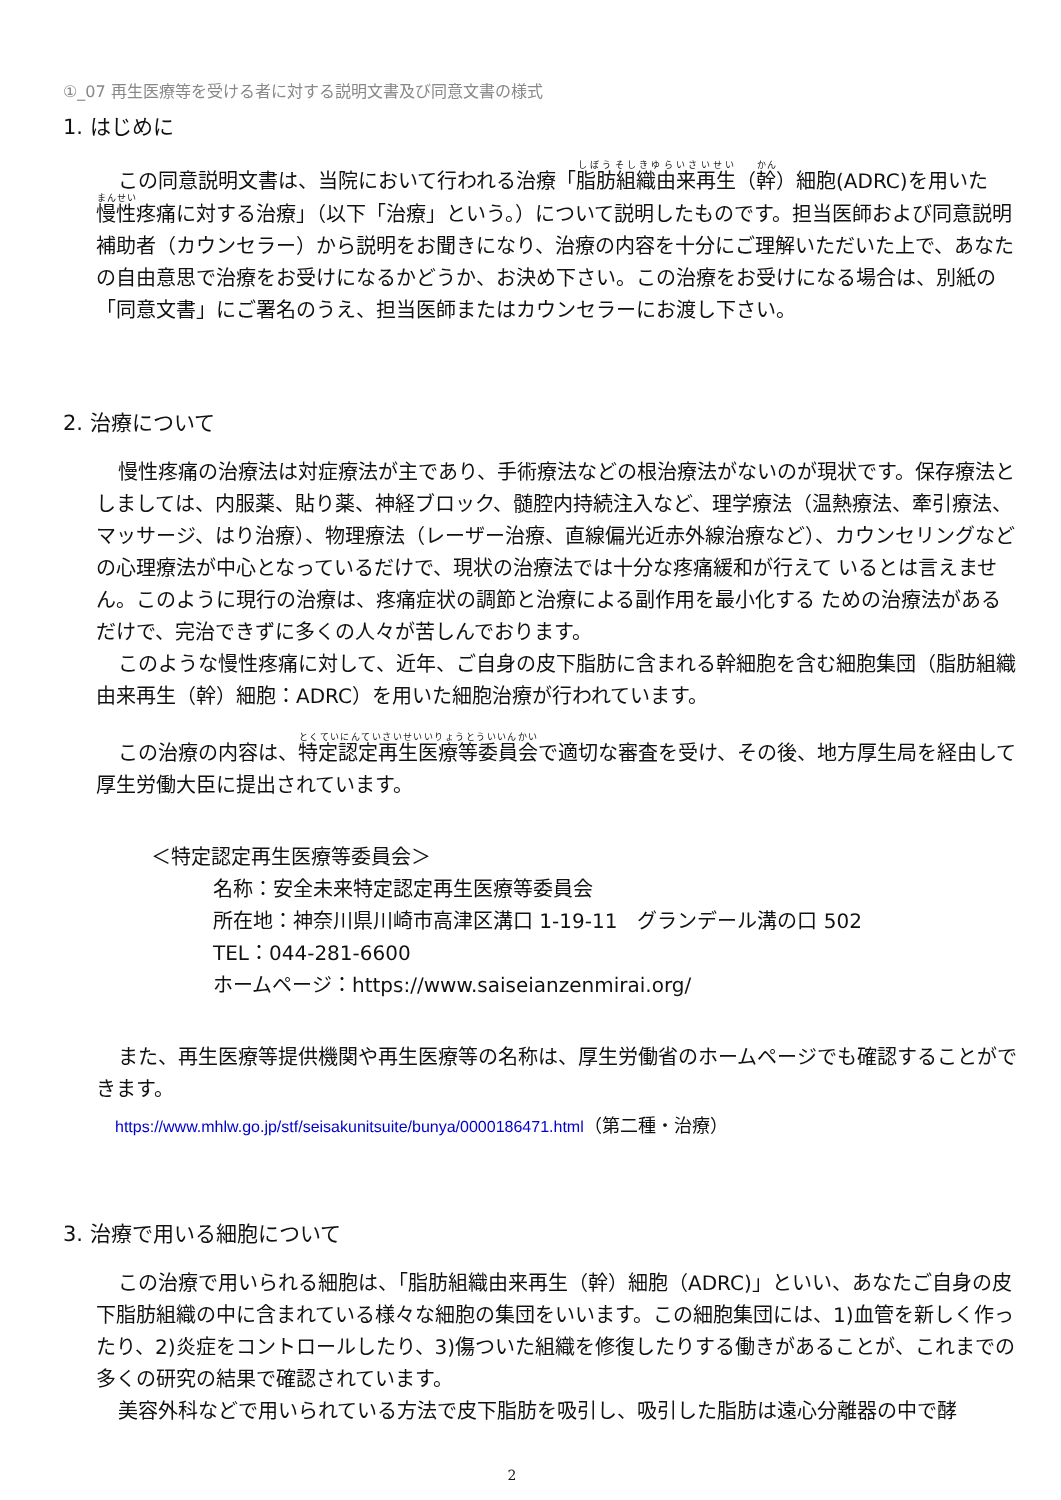①_07 再生医療等を受ける者に対する説明文書及び同意文書の様式
1. はじめに
この同意説明文書は、当院において行われる治療「脂肪組織由来再生（幹）細胞(ADRC)を用いた慢性疼痛に対する治療」（以下「治療」という。）について説明したものです。担当医師および同意説明補助者（カウンセラー）から説明をお聞きになり、治療の内容を十分にご理解いただいた上で、あなたの自由意思で治療をお受けになるかどうか、お決め下さい。この治療をお受けになる場合は、別紙の「同意文書」にご署名のうえ、担当医師またはカウンセラーにお渡し下さい。
2. 治療について
慢性疼痛の治療法は対症療法が主であり、手術療法などの根治療法がないのが現状です。保存療法としましては、内服薬、貼り薬、神経ブロック、髄腔内持続注入など、理学療法（温熱療法、牽引療法、マッサージ、はり治療）、物理療法（レーザー治療、直線偏光近赤外線治療など）、カウンセリングなどの心理療法が中心となっているだけで、現状の治療法では十分な疼痛緩和が行えて いるとは言えません。このように現行の治療は、疼痛症状の調節と治療による副作用を最小化する ための治療法があるだけで、完治できずに多くの人々が苦しんでおります。
このような慢性疼痛に対して、近年、ご自身の皮下脂肪に含まれる幹細胞を含む細胞集団（脂肪組織由来再生（幹）細胞：ADRC）を用いた細胞治療が行われています。
この治療の内容は、特定認定再生医療等委員会で適切な審査を受け、その後、地方厚生局を経由して厚生労働大臣に提出されています。
＜特定認定再生医療等委員会＞
名称：安全未来特定認定再生医療等委員会
所在地：神奈川県川崎市高津区溝口 1-19-11　グランデール溝の口 502
TEL：044-281-6600
ホームページ：https://www.saiseianzenmirai.org/
また、再生医療等提供機関や再生医療等の名称は、厚生労働省のホームページでも確認することができます。
https://www.mhlw.go.jp/stf/seisakunitsuite/bunya/0000186471.html（第二種・治療）
3. 治療で用いる細胞について
この治療で用いられる細胞は、「脂肪組織由来再生（幹）細胞（ADRC)」といい、あなたご自身の皮下脂肪組織の中に含まれている様々な細胞の集団をいいます。この細胞集団には、1)血管を新しく作ったり、2)炎症をコントロールしたり、3)傷ついた組織を修復したりする働きがあることが、これまでの多くの研究の結果で確認されています。
美容外科などで用いられている方法で皮下脂肪を吸引し、吸引した脂肪は遠心分離器の中で酵
2